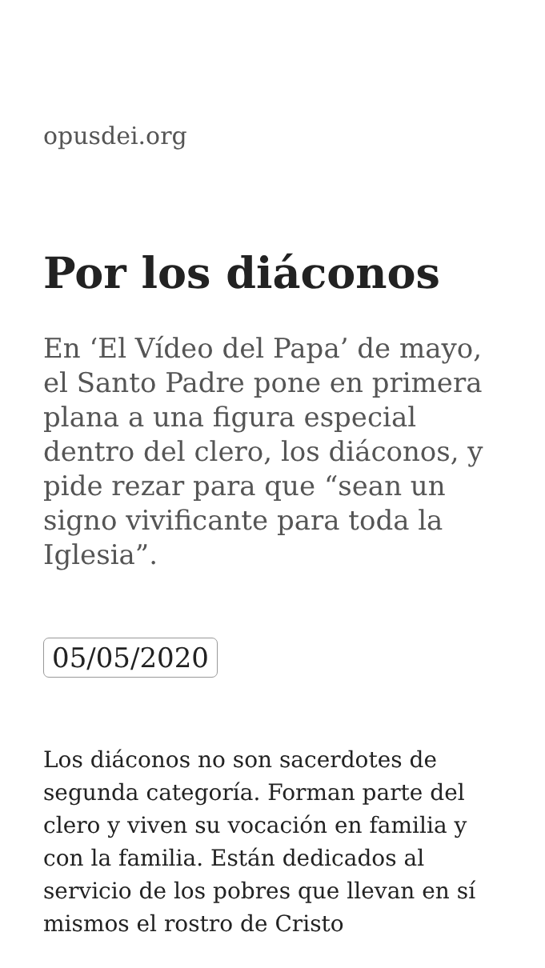opusdei.org
Por los diáconos
En ‘El Vídeo del Papa’ de mayo, el Santo Padre pone en primera plana a una figura especial dentro del clero, los diáconos, y pide rezar para que “sean un signo vivificante para toda la Iglesia”.
05/05/2020
Los diáconos no son sacerdotes de segunda categoría. Forman parte del clero y viven su vocación en familia y con la familia. Están dedicados al servicio de los pobres que llevan en sí mismos el rostro de Cristo